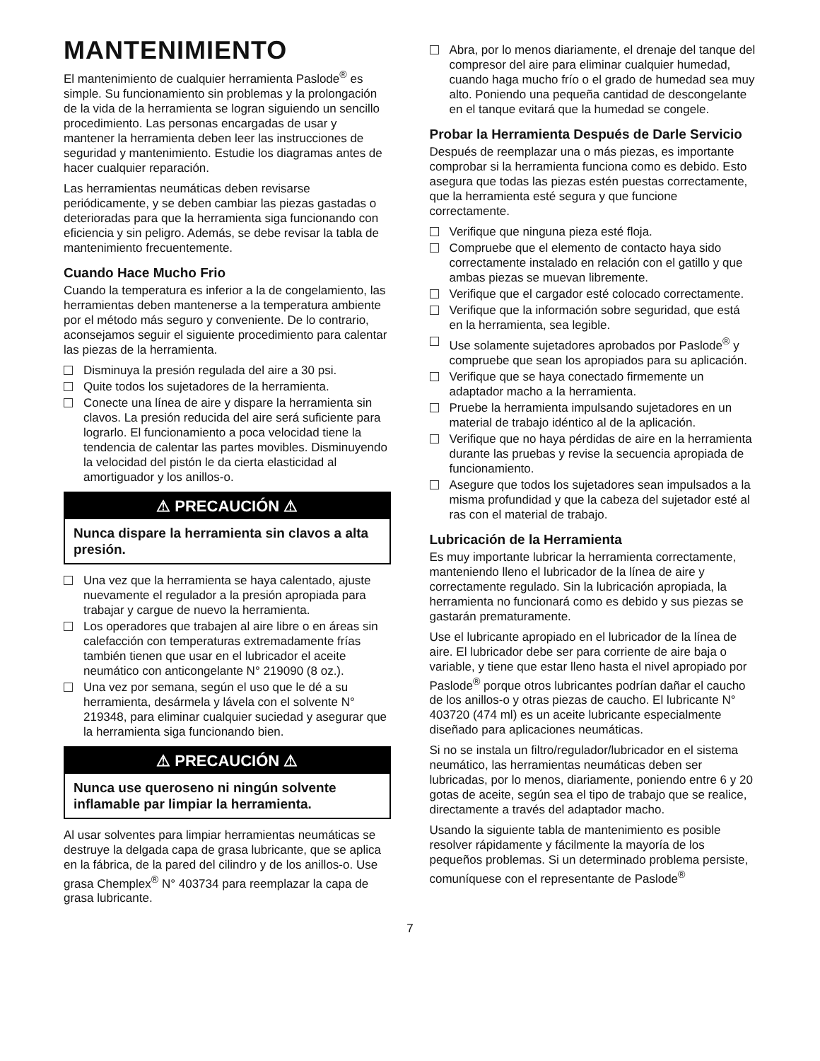MANTENIMIENTO
El mantenimiento de cualquier herramienta Paslode<sup>®</sup> es simple. Su funcionamiento sin problemas y la prolongación de la vida de la herramienta se logran siguiendo un sencillo procedimiento. Las personas encargadas de usar y mantener la herramienta deben leer las instrucciones de seguridad y mantenimiento. Estudie los diagramas antes de hacer cualquier reparación.
Las herramientas neumáticas deben revisarse periódicamente, y se deben cambiar las piezas gastadas o deterioradas para que la herramienta siga funcionando con eficiencia y sin peligro. Además, se debe revisar la tabla de mantenimiento frecuentemente.
Cuando Hace Mucho Frio
Cuando la temperatura es inferior a la de congelamiento, las herramientas deben mantenerse a la temperatura ambiente por el método más seguro y conveniente. De lo contrario, aconsejamos seguir el siguiente procedimiento para calentar las piezas de la herramienta.
Disminuya la presión regulada del aire a 30 psi.
Quite todos los sujetadores de la herramienta.
Conecte una línea de aire y dispare la herramienta sin clavos. La presión reducida del aire será suficiente para lograrlo. El funcionamiento a poca velocidad tiene la tendencia de calentar las partes movibles. Disminuyendo la velocidad del pistón le da cierta elasticidad al amortiguador y los anillos-o.
⚠ PRECAUCIÓN ⚠
Nunca dispare la herramienta sin clavos a alta presión.
Una vez que la herramienta se haya calentado, ajuste nuevamente el regulador a la presión apropiada para trabajar y cargue de nuevo la herramienta.
Los operadores que trabajen al aire libre o en áreas sin calefacción con temperaturas extremadamente frías también tienen que usar en el lubricador el aceite neumático con anticongelante N° 219090 (8 oz.).
Una vez por semana, según el uso que le dé a su herramienta, desármela y lávela con el solvente N° 219348, para eliminar cualquier suciedad y asegurar que la herramienta siga funcionando bien.
⚠ PRECAUCIÓN ⚠
Nunca use queroseno ni ningún solvente inflamable par limpiar la herramienta.
Al usar solventes para limpiar herramientas neumáticas se destruye la delgada capa de grasa lubricante, que se aplica en la fábrica, de la pared del cilindro y de los anillos-o. Use grasa Chemplex<sup>®</sup> N° 403734 para reemplazar la capa de grasa lubricante.
Abra, por lo menos diariamente, el drenaje del tanque del compresor del aire para eliminar cualquier humedad, cuando haga mucho frío o el grado de humedad sea muy alto. Poniendo una pequeña cantidad de descongelante en el tanque evitará que la humedad se congele.
Probar la Herramienta Después de Darle Servicio
Después de reemplazar una o más piezas, es importante comprobar si la herramienta funciona como es debido. Esto asegura que todas las piezas estén puestas correctamente, que la herramienta esté segura y que funcione correctamente.
Verifique que ninguna pieza esté floja.
Compruebe que el elemento de contacto haya sido correctamente instalado en relación con el gatillo y que ambas piezas se muevan libremente.
Verifique que el cargador esté colocado correctamente.
Verifique que la información sobre seguridad, que está en la herramienta, sea legible.
Use solamente sujetadores aprobados por Paslode<sup>®</sup> y compruebe que sean los apropiados para su aplicación.
Verifique que se haya conectado firmemente un adaptador macho a la herramienta.
Pruebe la herramienta impulsando sujetadores en un material de trabajo idéntico al de la aplicación.
Verifique que no haya pérdidas de aire en la herramienta durante las pruebas y revise la secuencia apropiada de funcionamiento.
Asegure que todos los sujetadores sean impulsados a la misma profundidad y que la cabeza del sujetador esté al ras con el material de trabajo.
Lubricación de la Herramienta
Es muy importante lubricar la herramienta correctamente, manteniendo lleno el lubricador de la línea de aire y correctamente regulado. Sin la lubricación apropiada, la herramienta no funcionará como es debido y sus piezas se gastarán prematuramente.
Use el lubricante apropiado en el lubricador de la línea de aire. El lubricador debe ser para corriente de aire baja o variable, y tiene que estar lleno hasta el nivel apropiado por Paslode<sup>®</sup> porque otros lubricantes podrían dañar el caucho de los anillos-o y otras piezas de caucho. El lubricante N° 403720 (474 ml) es un aceite lubricante especialmente diseñado para aplicaciones neumáticas.
Si no se instala un filtro/regulador/lubricador en el sistema neumático, las herramientas neumáticas deben ser lubricadas, por lo menos, diariamente, poniendo entre 6 y 20 gotas de aceite, según sea el tipo de trabajo que se realice, directamente a través del adaptador macho.
Usando la siguiente tabla de mantenimiento es posible resolver rápidamente y fácilmente la mayoría de los pequeños problemas. Si un determinado problema persiste, comuníquese con el representante de Paslode<sup>®</sup>
7